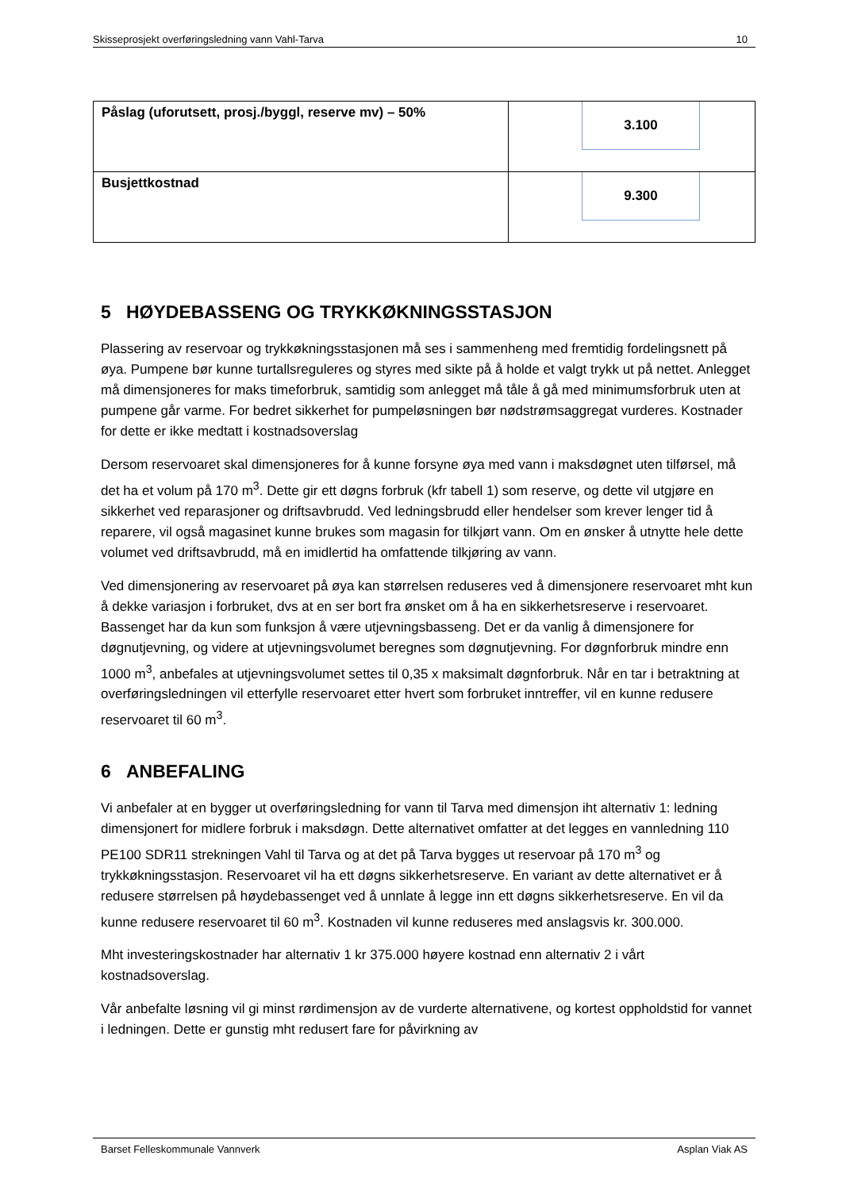Skisseprosjekt overføringsledning vann Vahl-Tarva 10
| Påslag (uforutsett, prosj./byggl, reserve mv) – 50% | 3.100 |
| Busjettkostnad | 9.300 |
5 HØYDEBASSENG OG TRYKKØKNINGSSTASJON
Plassering av reservoar og trykkøkningsstasjonen må ses i sammenheng med fremtidig fordelingsnett på øya. Pumpene bør kunne turtallsreguleres og styres med sikte på å holde et valgt trykk ut på nettet. Anlegget må dimensjoneres for maks timeforbruk, samtidig som anlegget må tåle å gå med minimumsforbruk uten at pumpene går varme. For bedret sikkerhet for pumpeløsningen bør nødstrømsaggregat vurderes. Kostnader for dette er ikke medtatt i kostnadsoverslag
Dersom reservoaret skal dimensjoneres for å kunne forsyne øya med vann i maksdøgnet uten tilførsel, må det ha et volum på 170 m<sup>3</sup>. Dette gir ett døgns forbruk (kfr tabell 1) som reserve, og dette vil utgjøre en sikkerhet ved reparasjoner og driftsavbrudd. Ved ledningsbrudd eller hendelser som krever lenger tid å reparere, vil også magasinet kunne brukes som magasin for tilkjørt vann. Om en ønsker å utnytte hele dette volumet ved driftsavbrudd, må en imidlertid ha omfattende tilkjøring av vann.
Ved dimensjonering av reservoaret på øya kan størrelsen reduseres ved å dimensjonere reservoaret mht kun å dekke variasjon i forbruket, dvs at en ser bort fra ønsket om å ha en sikkerhetsreserve i reservoaret. Bassenget har da kun som funksjon å være utjevningsbasseng. Det er da vanlig å dimensjonere for døgnutjevning, og videre at utjevningsvolumet beregnes som døgnutjevning. For døgnforbruk mindre enn 1000 m<sup>3</sup>, anbefales at utjevningsvolumet settes til 0,35 x maksimalt døgnforbruk. Når en tar i betraktning at overføringsledningen vil etterfylle reservoaret etter hvert som forbruket inntreffer, vil en kunne redusere reservoaret til 60 m<sup>3</sup>.
6 ANBEFALING
Vi anbefaler at en bygger ut overføringsledning for vann til Tarva med dimensjon iht alternativ 1: ledning dimensjonert for midlere forbruk i maksdøgn. Dette alternativet omfatter at det legges en vannledning 110 PE100 SDR11 strekningen Vahl til Tarva og at det på Tarva bygges ut reservoar på 170 m<sup>3</sup> og trykkøkningsstasjon. Reservoaret vil ha ett døgns sikkerhetsreserve. En variant av dette alternativet er å redusere størrelsen på høydebassenget ved å unnlate å legge inn ett døgns sikkerhetsreserve. En vil da kunne redusere reservoaret til 60 m<sup>3</sup>. Kostnaden vil kunne reduseres med anslagsvis kr. 300.000.
Mht investeringskostnader har alternativ 1 kr 375.000 høyere kostnad enn alternativ 2 i vårt kostnadsoverslag.
Vår anbefalte løsning vil gi minst rørdimensjon av de vurderte alternativene, og kortest oppholdstid for vannet i ledningen. Dette er gunstig mht redusert fare for påvirkning av
Barset Felleskommunale Vannverk Asplan Viak AS